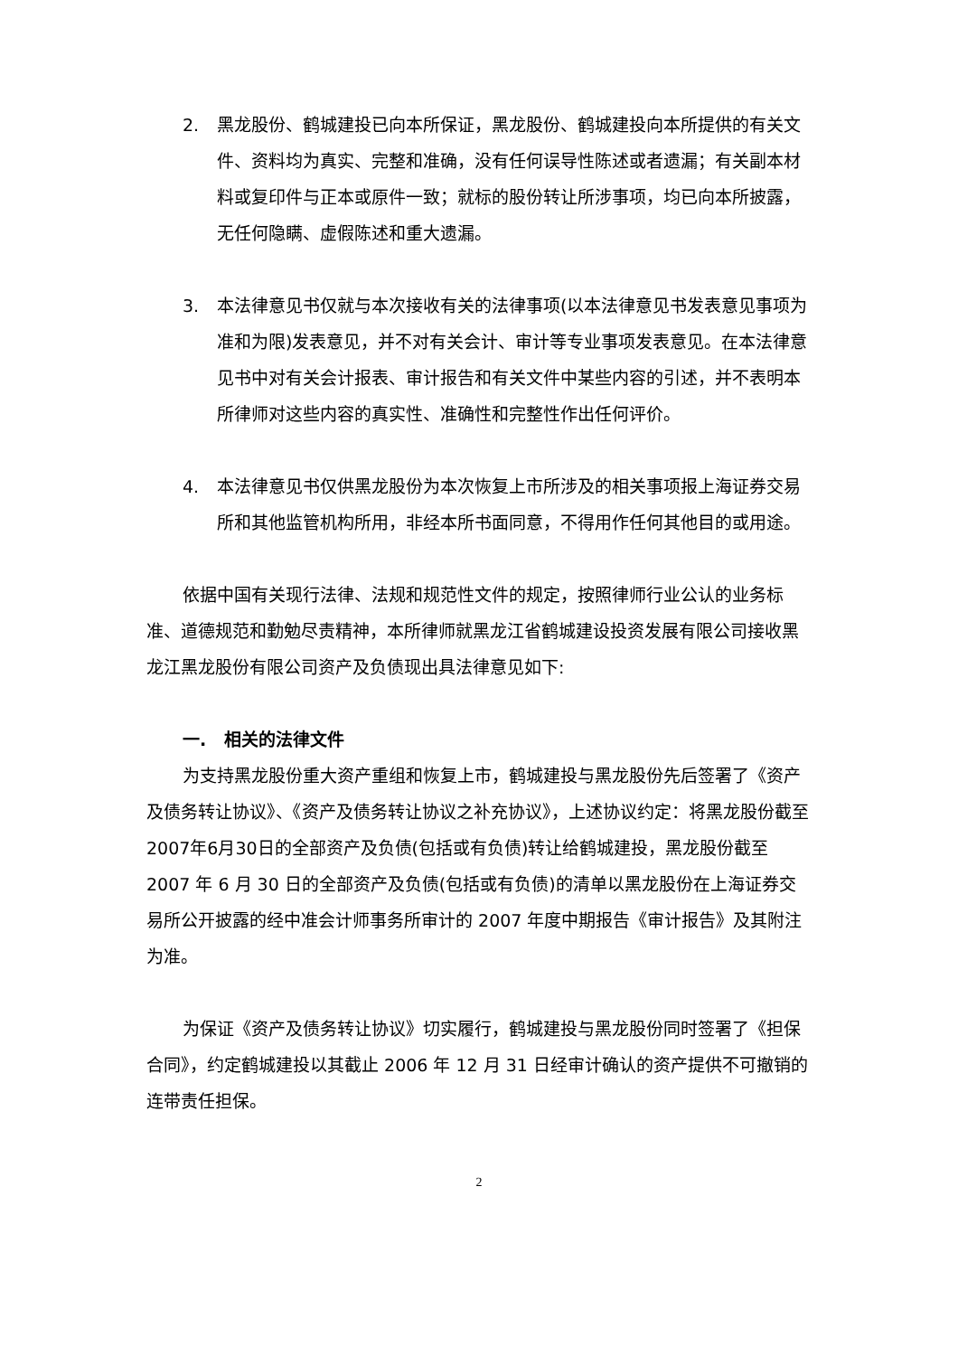2. 黑龙股份、鹤城建投已向本所保证，黑龙股份、鹤城建投向本所提供的有关文件、资料均为真实、完整和准确，没有任何误导性陈述或者遗漏；有关副本材料或复印件与正本或原件一致；就标的股份转让所涉事项，均已向本所披露，无任何隐瞒、虚假陈述和重大遗漏。
3. 本法律意见书仅就与本次接收有关的法律事项(以本法律意见书发表意见事项为准和为限)发表意见，并不对有关会计、审计等专业事项发表意见。在本法律意见书中对有关会计报表、审计报告和有关文件中某些内容的引述，并不表明本所律师对这些内容的真实性、准确性和完整性作出任何评价。
4. 本法律意见书仅供黑龙股份为本次恢复上市所涉及的相关事项报上海证券交易所和其他监管机构所用，非经本所书面同意，不得用作任何其他目的或用途。
依据中国有关现行法律、法规和规范性文件的规定，按照律师行业公认的业务标准、道德规范和勤勉尽责精神，本所律师就黑龙江省鹤城建设投资发展有限公司接收黑龙江黑龙股份有限公司资产及负债现出具法律意见如下:
一. 相关的法律文件
为支持黑龙股份重大资产重组和恢复上市，鹤城建投与黑龙股份先后签署了《资产及债务转让协议》、《资产及债务转让协议之补充协议》，上述协议约定：将黑龙股份截至2007年6月30日的全部资产及负债(包括或有负债)转让给鹤城建投，黑龙股份截至 2007 年 6 月 30 日的全部资产及负债(包括或有负债)的清单以黑龙股份在上海证券交易所公开披露的经中准会计师事务所审计的 2007 年度中期报告《审计报告》及其附注为准。
为保证《资产及债务转让协议》切实履行，鹤城建投与黑龙股份同时签署了《担保合同》，约定鹤城建投以其截止 2006 年 12 月 31 日经审计确认的资产提供不可撤销的连带责任担保。
2